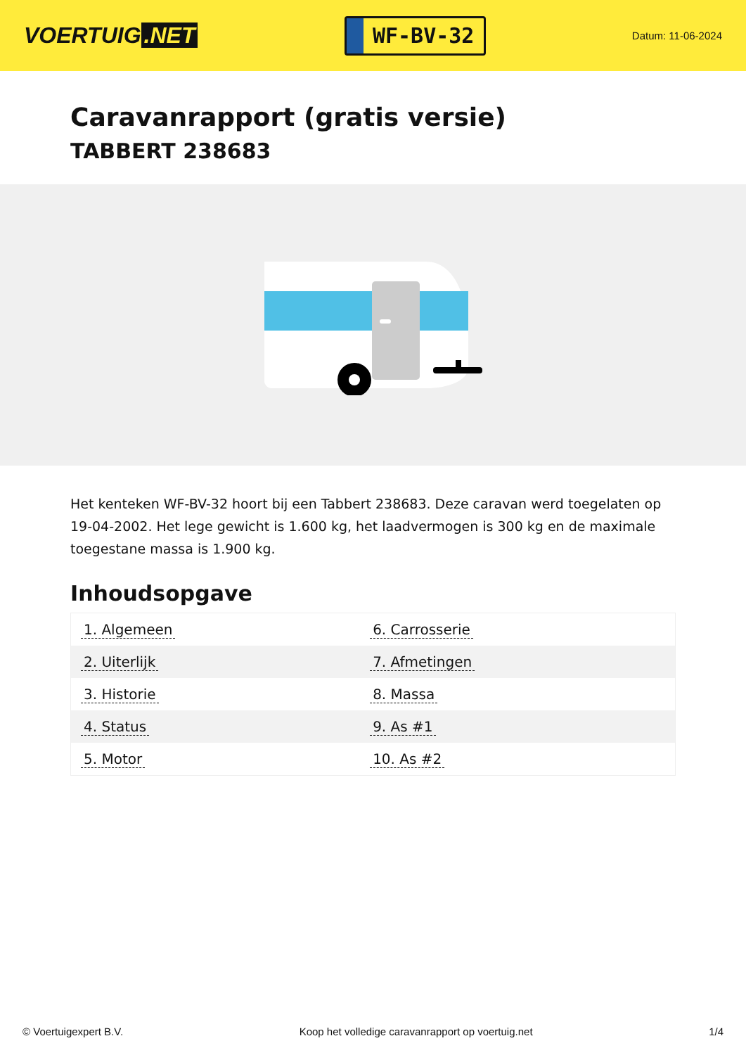VOERTUIG.NET
WF-BV-32
Datum: 11-06-2024
Caravanrapport (gratis versie)
TABBERT 238683
Het kenteken WF-BV-32 hoort bij een Tabbert 238683. Deze caravan werd toegelaten op 19-04-2002. Het lege gewicht is 1.600 kg, het laadvermogen is 300 kg en de maximale toegestane massa is 1.900 kg.
Inhoudsopgave
| 1. Algemeen | 6. Carrosserie |
| 2. Uiterlijk | 7. Afmetingen |
| 3. Historie | 8. Massa |
| 4. Status | 9. As #1 |
| 5. Motor | 10. As #2 |
© Voertuigexpert B.V. Koop het volledige caravanrapport op voertuig.net 1/4